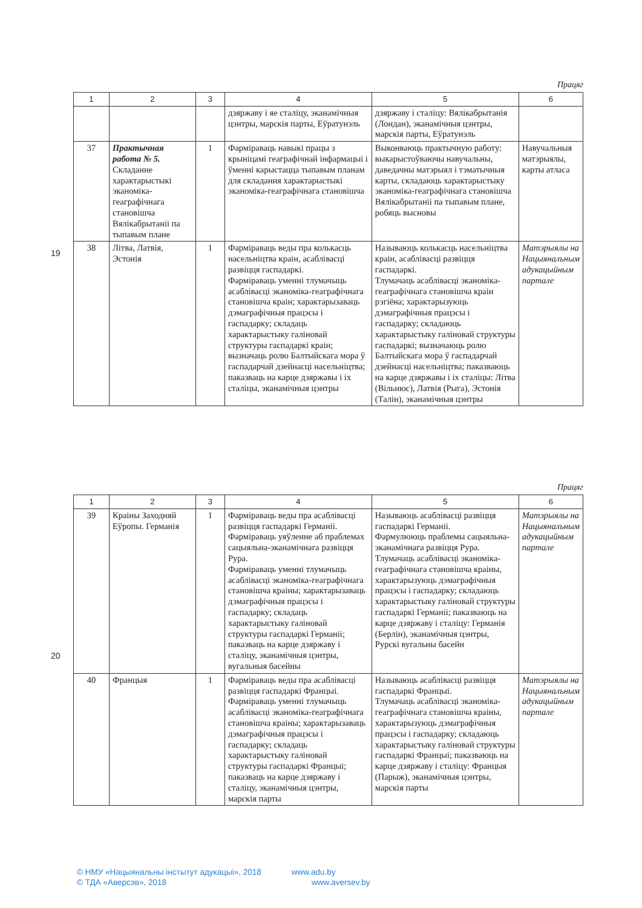Працяг
| 1 | 2 | 3 | 4 | 5 | 6 |
| --- | --- | --- | --- | --- | --- |
| | | | дзяржаву і яе сталіцу, эканамічныя цэнтры, марскія парты, Еўратунэль | дзяржаву і сталіцу: Вялікабрытанія (Лондан), эканамічныя цэнтры, марскія парты, Еўратунэль | |
| 37 | Практычная работа № 5. Складанне характарыстыкі эканоміка-геаграфічнага становішча Вялікабрытаніі па тыпавым плане | 1 | Фарміраваць навыкі працы з крыніцамі геаграфічнай інфармацыі і ўменні карыстацца тыпавым планам для складання характарыстыкі эканоміка-геаграфічнага становішча | Выконваюць практычную работу: выкарыстоўваючы навучальны, даведачны матэрыял і тэматычныя карты, складаюць характарыстыку эканоміка-геаграфічнага становішча Вялікабрытаніі па тыпавым плане, робяць высновы | Навучальныя матэрыялы, карты атласа |
| 38 | Літва, Латвія, Эстонія | 1 | Фарміраваць веды пра колькасць насельніцтва краін, асаблівасці развіцця гаспадаркі. Фарміраваць уменні тлумачыць асаблівасці эканоміка-геаграфічнага становішча краін; характарызаваць дэмаграфічныя працэсы і гаспадарку; складаць характарыстыку галіновай структуры гаспадаркі краін; вызначаць ролю Балтыйскага мора ў гаспадарчай дзейнасці насельніцтва; паказваць на карце дзяржавы і іх сталіцы, эканамічныя цэнтры | Называюць колькасць насельніцтва краін, асаблівасці развіцця гаспадаркі. Тлумачаць асаблівасці эканоміка-геаграфічнага становішча краін рэгіёна; характарызуюць дэмаграфічныя працэсы і гаспадарку; складаюць характарыстыку галіновай структуры гаспадаркі; вызначаюць ролю Балтыйскага мора ў гаспадарчай дзейнасці насельніцтва; паказваюць на карце дзяржавы і іх сталіцы: Літва (Вільнюс), Латвія (Рыга), Эстонія (Талін), эканамічныя цэнтры | Матэрыялы на Нацыянальным адукацыйным партале |
19
Працяг
| 1 | 2 | 3 | 4 | 5 | 6 |
| --- | --- | --- | --- | --- | --- |
| 39 | Краіны Заходняй Еўропы. Германія | 1 | Фарміраваць веды пра асаблівасці развіцця гаспадаркі Германіі. Фарміраваць уяўленне аб праблемах сацыяльна-эканамічнага развіцця Рура. Фарміраваць уменні тлумачыць асаблівасці эканоміка-геаграфічнага становішча краіны; характарызаваць дэмаграфічныя працэсы і гаспадарку; складаць характарыстыку галіновай структуры гаспадаркі Германіі; паказваць на карце дзяржаву і сталіцу, эканамічныя цэнтры, вугальныя басейны | Называюць асаблівасці развіцця гаспадаркі Германіі. Фармулююць праблемы сацыяльна-эканамічнага развіцця Рура. Тлумачаць асаблівасці эканоміка-геаграфічнага становішча краіны, характарызуюць дэмаграфічныя працэсы і гаспадарку; складаюць характарыстыку галіновай структуры гаспадаркі Германіі; паказваюць на карце дзяржаву і сталіцу: Германія (Берлін), эканамічныя цэнтры, Рурскі вугальны басейн | Матэрыялы на Нацыянальным адукацыйным партале |
| 40 | Францыя | 1 | Фарміраваць веды пра асаблівасці развіцця гаспадаркі Францыі. Фарміраваць уменні тлумачыць асаблівасці эканоміка-геаграфічнага становішча краіны; характарызаваць дэмаграфічныя працэсы і гаспадарку; складаць характарыстыку галіновай структуры гаспадаркі Францыі; паказваць на карце дзяржаву і сталіцу, эканамічныя цэнтры, марскія парты | Называюць асаблівасці развіцця гаспадаркі Францыі. Тлумачаць асаблівасці эканоміка-геаграфічнага становішча краіны, характарызуюць дэмаграфічныя працэсы і гаспадарку; складаюць характарыстыку галіновай структуры гаспадаркі Францыі; паказваюць на карце дзяржаву і сталіцу: Францыя (Парыж), эканамічныя цэнтры, марскія парты | Матэрыялы на Нацыянальным адукацыйным партале |
20
© НМУ «Нацыянальны інстытут адукацыі», 2018 www.adu.by
© ТДА «Аверсэв», 2018 www.aversev.by